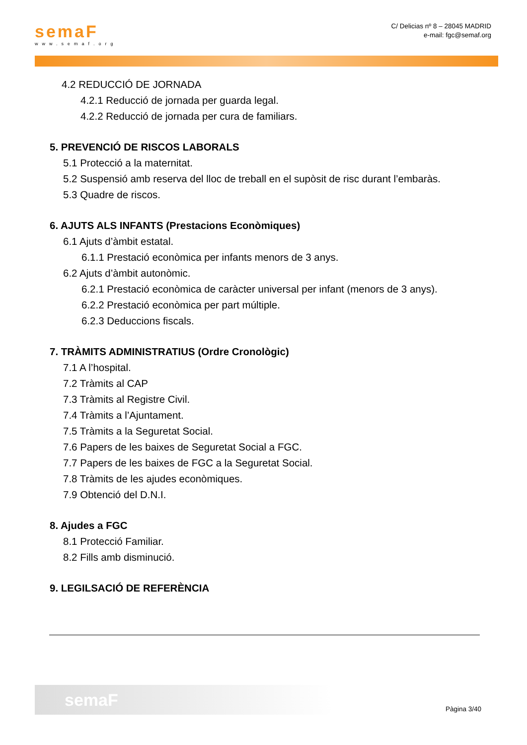semaF
www.semaf.org
C/ Delicias nº 8 – 28045 MADRID
e-mail: fgc@semaf.org
4.2 REDUCCIÓ DE JORNADA
4.2.1 Reducció de jornada per guarda legal.
4.2.2 Reducció de jornada per cura de familiars.
5. PREVENCIÓ DE RISCOS LABORALS
5.1 Protecció a la maternitat.
5.2 Suspensió amb reserva del lloc de treball en el supòsit de risc durant l’embaràs.
5.3 Quadre de riscos.
6. AJUTS ALS INFANTS (Prestacions Econòmiques)
6.1 Ajuts d’àmbit estatal.
6.1.1 Prestació econòmica per infants menors de 3 anys.
6.2 Ajuts d’àmbit autonòmic.
6.2.1 Prestació econòmica de caràcter universal per infant (menors de 3 anys).
6.2.2 Prestació econòmica per part múltiple.
6.2.3 Deduccions fiscals.
7. TRÀMITS ADMINISTRATIUS (Ordre Cronològic)
7.1 A l’hospital.
7.2 Tràmits al CAP
7.3 Tràmits al Registre Civil.
7.4 Tràmits a l’Ajuntament.
7.5 Tràmits a la Seguretat Social.
7.6 Papers de les baixes de Seguretat Social a FGC.
7.7 Papers de les baixes de FGC a la Seguretat Social.
7.8 Tràmits de les ajudes econòmiques.
7.9 Obtenció del D.N.I.
8. Ajudes a FGC
8.1 Protecció Familiar.
8.2 Fills amb disminució.
9. LEGILSACIÓ DE REFERÈNCIA
semaF
Pàgina 3/40